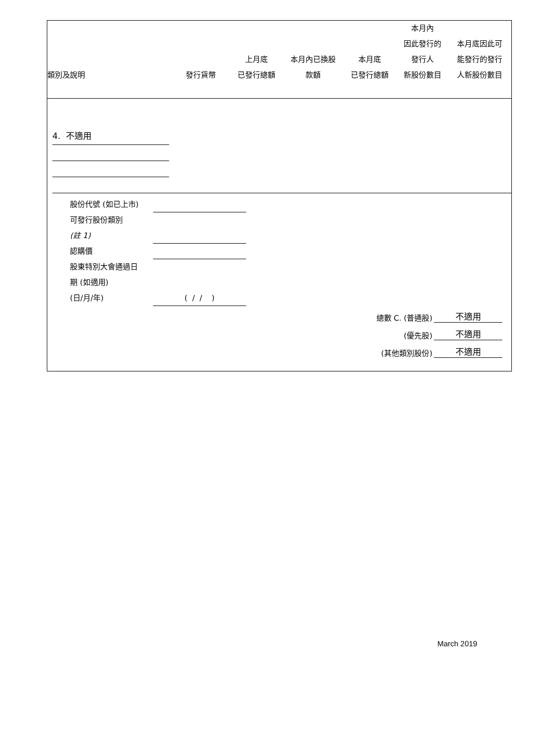| 類別及說明 | 發行貨幣 | 上月底 已發行總額 | 本月內已換股 款額 | 本月底 已發行總額 | 本月內 因此發行的 發行人 新股份數目 | 本月底因此可 能發行的發行 人新股份數目 |
4. 不適用
股份代號 (如已上市)
可發行股份類別
(註 1)
認購價
股東特別大會通過日
期 (如適用)
(日/月/年) ( / / )
總數 C. (普通股) 不適用
(優先股) 不適用
(其他類別股份) 不適用
March 2019